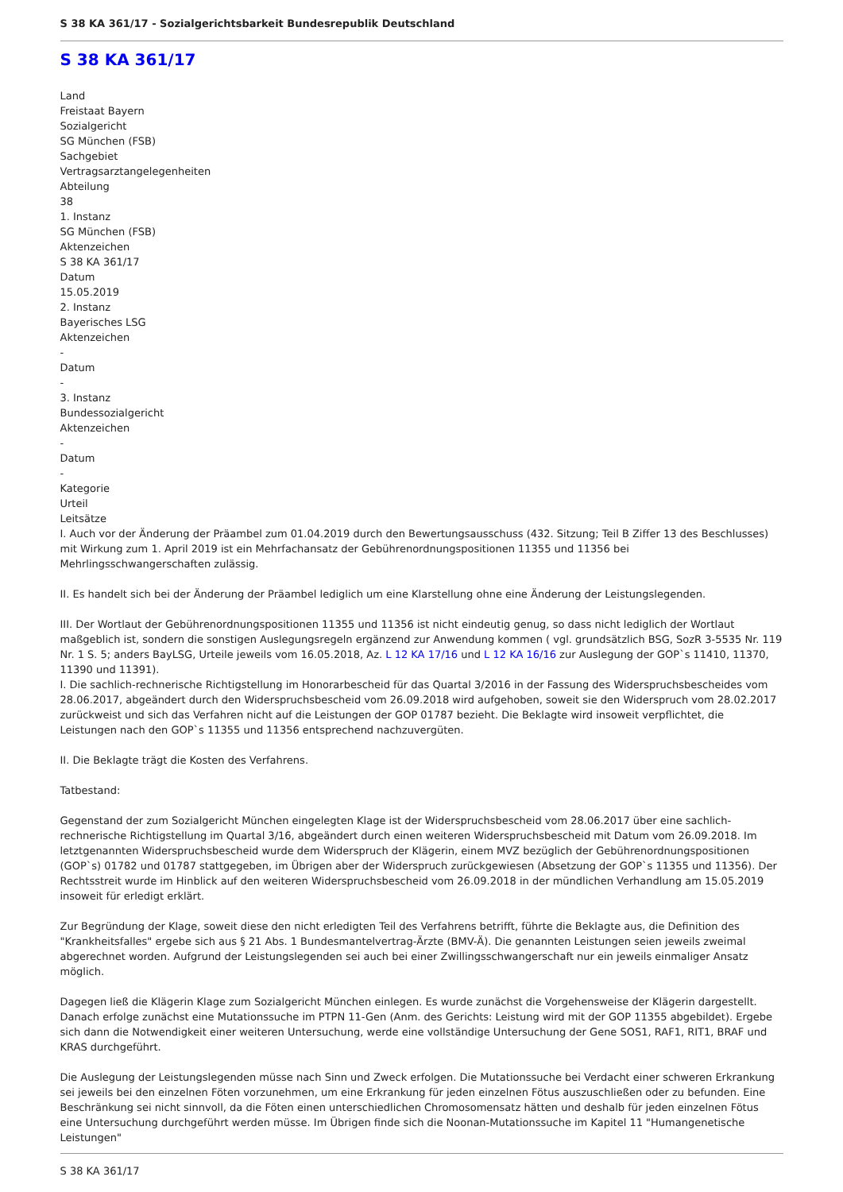S 38 KA 361/17 - Sozialgerichtsbarkeit Bundesrepublik Deutschland
S 38 KA 361/17
Land
Freistaat Bayern
Sozialgericht
SG München (FSB)
Sachgebiet
Vertragsarztangelegenheiten
Abteilung
38
1. Instanz
SG München (FSB)
Aktenzeichen
S 38 KA 361/17
Datum
15.05.2019
2. Instanz
Bayerisches LSG
Aktenzeichen
-
Datum
-
3. Instanz
Bundessozialgericht
Aktenzeichen
-
Datum
-
Kategorie
Urteil
Leitsätze
I. Auch vor der Änderung der Präambel zum 01.04.2019 durch den Bewertungsausschuss (432. Sitzung; Teil B Ziffer 13 des Beschlusses) mit Wirkung zum 1. April 2019 ist ein Mehrfachansatz der Gebührenordnungspositionen 11355 und 11356 bei Mehrlingsschwangerschaften zulässig.
II. Es handelt sich bei der Änderung der Präambel lediglich um eine Klarstellung ohne eine Änderung der Leistungslegenden.
III. Der Wortlaut der Gebührenordnungspositionen 11355 und 11356 ist nicht eindeutig genug, so dass nicht lediglich der Wortlaut maßgeblich ist, sondern die sonstigen Auslegungsregeln ergänzend zur Anwendung kommen ( vgl. grundsätzlich BSG, SozR 3-5535 Nr. 119 Nr. 1 S. 5; anders BayLSG, Urteile jeweils vom 16.05.2018, Az. L 12 KA 17/16 und L 12 KA 16/16 zur Auslegung der GOP`s 11410, 11370, 11390 und 11391).
I. Die sachlich-rechnerische Richtigstellung im Honorarbescheid für das Quartal 3/2016 in der Fassung des Widerspruchsbescheides vom 28.06.2017, abgeändert durch den Widerspruchsbescheid vom 26.09.2018 wird aufgehoben, soweit sie den Widerspruch vom 28.02.2017 zurückweist und sich das Verfahren nicht auf die Leistungen der GOP 01787 bezieht. Die Beklagte wird insoweit verpflichtet, die Leistungen nach den GOP`s 11355 und 11356 entsprechend nachzuvergüten.
II. Die Beklagte trägt die Kosten des Verfahrens.
Tatbestand:
Gegenstand der zum Sozialgericht München eingelegten Klage ist der Widerspruchsbescheid vom 28.06.2017 über eine sachlich-rechnerische Richtigstellung im Quartal 3/16, abgeändert durch einen weiteren Widerspruchsbescheid mit Datum vom 26.09.2018. Im letztgenannten Widerspruchsbescheid wurde dem Widerspruch der Klägerin, einem MVZ bezüglich der Gebührenordnungspositionen (GOP`s) 01782 und 01787 stattgegeben, im Übrigen aber der Widerspruch zurückgewiesen (Absetzung der GOP`s 11355 und 11356). Der Rechtsstreit wurde im Hinblick auf den weiteren Widerspruchsbescheid vom 26.09.2018 in der mündlichen Verhandlung am 15.05.2019 insoweit für erledigt erklärt.
Zur Begründung der Klage, soweit diese den nicht erledigten Teil des Verfahrens betrifft, führte die Beklagte aus, die Definition des "Krankheitsfalles" ergebe sich aus § 21 Abs. 1 Bundesmantelvertrag-Ärzte (BMV-Ä). Die genannten Leistungen seien jeweils zweimal abgerechnet worden. Aufgrund der Leistungslegenden sei auch bei einer Zwillingsschwangerschaft nur ein jeweils einmaliger Ansatz möglich.
Dagegen ließ die Klägerin Klage zum Sozialgericht München einlegen. Es wurde zunächst die Vorgehensweise der Klägerin dargestellt. Danach erfolge zunächst eine Mutationssuche im PTPN 11-Gen (Anm. des Gerichts: Leistung wird mit der GOP 11355 abgebildet). Ergebe sich dann die Notwendigkeit einer weiteren Untersuchung, werde eine vollständige Untersuchung der Gene SOS1, RAF1, RIT1, BRAF und KRAS durchgeführt.
Die Auslegung der Leistungslegenden müsse nach Sinn und Zweck erfolgen. Die Mutationssuche bei Verdacht einer schweren Erkrankung sei jeweils bei den einzelnen Föten vorzunehmen, um eine Erkrankung für jeden einzelnen Fötus auszuschließen oder zu befunden. Eine Beschränkung sei nicht sinnvoll, da die Föten einen unterschiedlichen Chromosomensatz hätten und deshalb für jeden einzelnen Fötus eine Untersuchung durchgeführt werden müsse. Im Übrigen finde sich die Noonan-Mutationssuche im Kapitel 11 "Humangenetische Leistungen"
S 38 KA 361/17